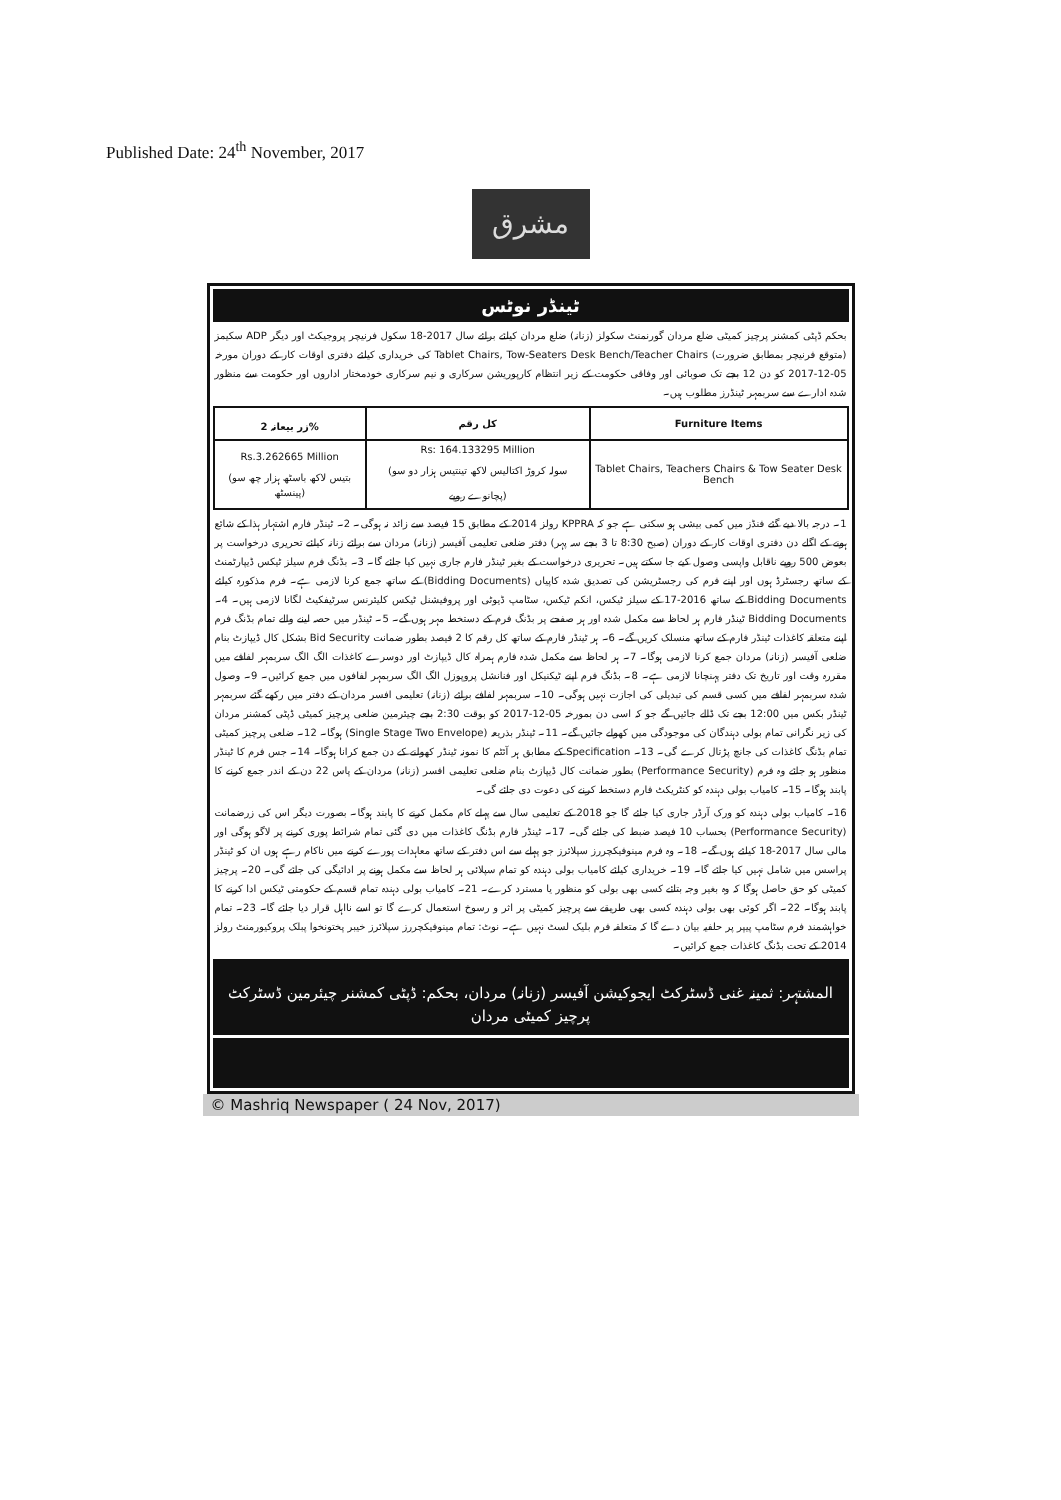Published Date: 24<sup>th</sup> November, 2017
مشرق
ٹینڈر نوٹس
بحکم ڈپٹی کمشنر پرچیز کمیٹی ضلع مردان گورنمنٹ سکولز (زنانہ) ضلع مردان کیلئے برائے سال 2017-18 سکول فرنیچر پروجیکٹ اور دیگر ADP سکیمز (متوقع فرنیچر بمطابق ضرورت) Tablet Chairs, Tow-Seaters Desk Bench/Teacher Chairs کی خریداری کیلئے دفتری اوقات کار کے دوران مورخہ 05-12-2017 کو دن 12 بجے تک صوبائی اور وفاقی حکومت کے زیر انتظام کارپوریشن سرکاری و نیم سرکاری خودمختار اداروں اور حکومت سے منظور شدہ ادارے سے سربمہر ٹینڈرز مطلوب ہیں۔
| زر بیعانہ 2% | کل رقم | Furniture Items |
| --- | --- | --- |
| Rs.3.262665 Million (بتیس لاکھ باسٹھ ہزار چھ سو پینسٹھ) | Rs: 164.133295 Million (سولہ کروڑ اکتالیس لاکھ تینتیس ہزار دو سو پچانوے روپے) | Tablet Chairs, Teachers Chairs & Tow Seater Desk Bench |
1۔ درجہ بالا دیے گئے فنڈز میں کمی بیشی ہو سکتی ہے جو کہ KPPRA رولز 2014 کے مطابق 15 فیصد سے زائد نہ ہوگی۔ 2۔ ٹینڈر فارم اشتہار ہذا کے شائع ہونے کے اگلے دن دفتری اوقات کار کے دوران (صبح 8:30 تا 3 بجے سہ پہر) دفتر ضلعی تعلیمی آفیسر (زنانہ) مردان سے برائے زنانہ کیلئے تحریری درخواست پر بعوض 500 روپے ناقابل واپسی وصول کیے جا سکتے ہیں۔ تحریری درخواست کے بغیر ٹینڈر فارم جاری نہیں کیا جائے گا۔ 3۔ بڈنگ فرم سیلز ٹیکس ڈیپارٹمنٹ کے ساتھ رجسٹرڈ ہوں اور اپنے فرم کی رجسٹریشن کی تصدیق شدہ کاپیاں (Bidding Documents) کے ساتھ جمع کرنا لازمی ہے۔ فرم مذکورہ کیلئے Bidding Documents کے ساتھ 2016-17 کے سیلز ٹیکس، انکم ٹیکس، سٹامپ ڈیوٹی اور پروفیشنل ٹیکس کلیئرنس سرٹیفکیٹ لگانا لازمی ہیں۔ 4۔ Bidding Documents ٹینڈر فارم ہر لحاظ سے مکمل شدہ اور ہر صفحے پر بڈنگ فرم کے دستخط مہر ہوں گے۔ 5۔ ٹینڈر میں حصہ لینے والے تمام بڈنگ فرم اپنے متعلقہ کاغذات ٹینڈر فارم کے ساتھ منسلک کریں گے۔ 6۔ ہر ٹینڈر فارم کے ساتھ کل رقم کا 2 فیصد بطور ضمانت Bid Security بشکل کال ڈیپازٹ بنام ضلعی آفیسر (زنانہ) مردان جمع کرنا لازمی ہوگا۔ 7۔ ہر لحاظ سے مکمل شدہ فارم ہمراہ کال ڈیپازٹ اور دوسرے کاغذات الگ الگ سربمہر لفافے میں مقررہ وقت اور تاریخ تک دفتر پہنچانا لازمی ہے۔ 8۔ بڈنگ فرم اپنے ٹیکنیکل اور فنانشل پروپوزل الگ الگ سربمہر لفافوں میں جمع کرائیں۔ 9۔ وصول شدہ سربمہر لفافے میں کسی قسم کی تبدیلی کی اجازت نہیں ہوگی۔ 10۔ سربمہر لفافے برائے (زنانہ) تعلیمی افسر مردان کے دفتر میں رکھے گئے سربمہر ٹینڈر بکس میں 12:00 بجے تک ڈالے جائیں گے جو کہ اسی دن بمورخہ 05-12-2017 کو بوقت 2:30 بجے چیئرمین ضلعی پرچیز کمیٹی ڈپٹی کمشنر مردان کی زیر نگرانی تمام بولی دہندگان کی موجودگی میں کھولے جائیں گے۔ 11۔ ٹینڈر بذریعہ (Single Stage Two Envelope) ہوگا۔ 12۔ ضلعی پرچیز کمیٹی تمام بڈنگ کاغذات کی جانچ پڑتال کرے گی۔ 13۔ Specification کے مطابق ہر آئٹم کا نمونہ ٹینڈر کھولنے کے دن جمع کرانا ہوگا۔ 14۔ جس فرم کا ٹینڈر منظور ہو جائے وہ فرم (Performance Security) بطور ضمانت کال ڈیپازٹ بنام ضلعی تعلیمی افسر (زنانہ) مردان کے پاس 22 دن کے اندر جمع کرنے کا پابند ہوگا۔ 15۔ کامیاب بولی دہندہ کو کنٹریکٹ فارم دستخط کرنے کی دعوت دی جائے گی۔
16۔ کامیاب بولی دہندہ کو ورک آرڈر جاری کیا جائے گا جو 2018 کے تعلیمی سال سے پہلے کام مکمل کرنے کا پابند ہوگا۔ بصورت دیگر اس کی زرضمانت (Performance Security) بحساب 10 فیصد ضبط کی جائے گی۔ 17۔ ٹینڈر فارم بڈنگ کاغذات میں دی گئی تمام شرائط پوری کرنے پر لاگو ہوگی اور مالی سال 2017-18 کیلئے ہوں گے۔ 18۔ وہ فرم مینوفیکچررز سپلائرز جو پہلے سے اس دفتر کے ساتھ معاہدات پورے کرنے میں ناکام رہے ہوں ان کو ٹینڈر پراسس میں شامل نہیں کیا جائے گا۔ 19۔ خریداری کیلئے کامیاب بولی دہندہ کو تمام سپلائی ہر لحاظ سے مکمل ہونے پر ادائیگی کی جائے گی۔ 20۔ پرچیز کمیٹی کو حق حاصل ہوگا کہ وہ بغیر وجہ بتائے کسی بھی بولی کو منظور یا مسترد کرے۔ 21۔ کامیاب بولی دہندہ تمام قسم کے حکومتی ٹیکس ادا کرنے کا پابند ہوگا۔ 22۔ اگر کوئی بھی بولی دہندہ کسی بھی طریقے سے پرچیز کمیٹی پر اثر و رسوخ استعمال کرے گا تو اسے نااہل قرار دیا جائے گا۔ 23۔ تمام خواہشمند فرم سٹامپ پیپر پر حلفیہ بیان دے گا کہ متعلقہ فرم بلیک لسٹ نہیں ہے۔ نوٹ: تمام مینوفیکچررز سپلائرز خیبر پختونخوا پبلک پروکیورمنٹ رولز 2014 کے تحت بڈنگ کاغذات جمع کرائیں۔
المشتہر: ثمینہ غنی ڈسٹرکٹ ایجوکیشن آفیسر (زنانہ) مردان، بحکم: ڈپٹی کمشنر چیئرمین ڈسٹرکٹ پرچیز کمیٹی مردان
© Mashriq Newspaper ( 24 Nov, 2017)